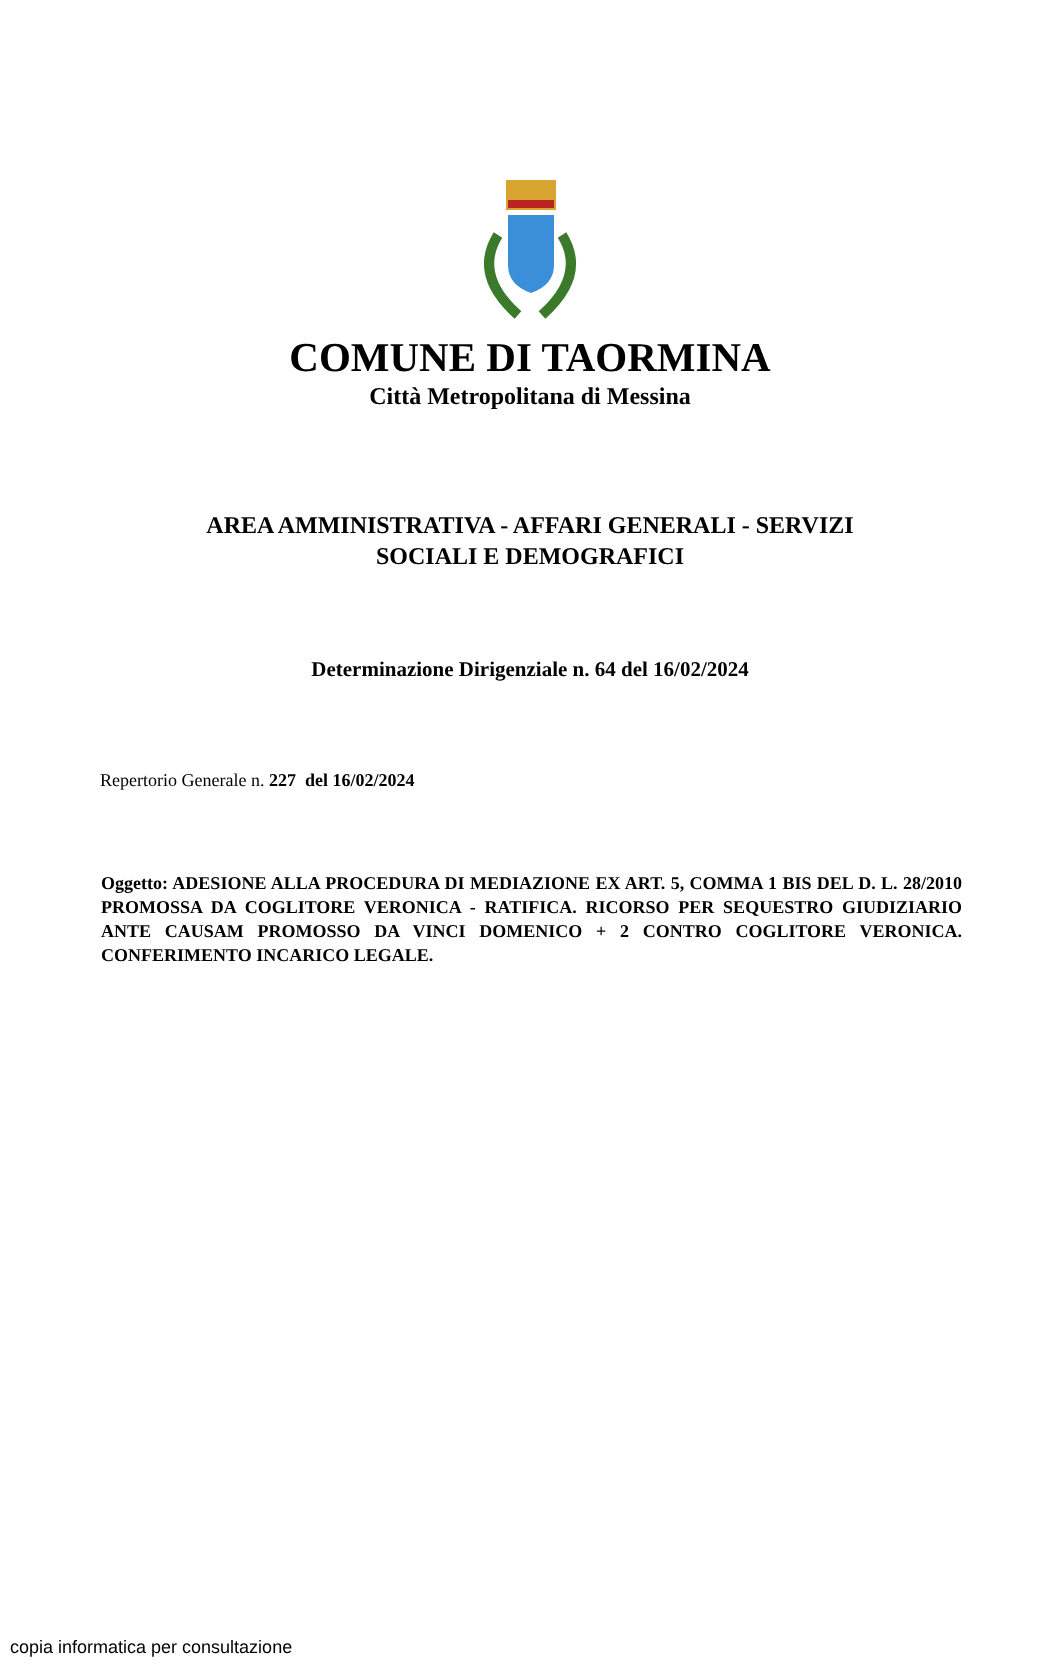COMUNE DI TAORMINA
Città Metropolitana di Messina
AREA AMMINISTRATIVA - AFFARI GENERALI - SERVIZI
SOCIALI E DEMOGRAFICI
Determinazione Dirigenziale n. 64 del 16/02/2024
Repertorio Generale n. 227 del 16/02/2024
Oggetto: ADESIONE ALLA PROCEDURA DI MEDIAZIONE EX ART. 5, COMMA 1 BIS DEL D. L. 28/2010 PROMOSSA DA COGLITORE VERONICA - RATIFICA. RICORSO PER SEQUESTRO GIUDIZIARIO ANTE CAUSAM PROMOSSO DA VINCI DOMENICO + 2 CONTRO COGLITORE VERONICA. CONFERIMENTO INCARICO LEGALE.
copia informatica per consultazione